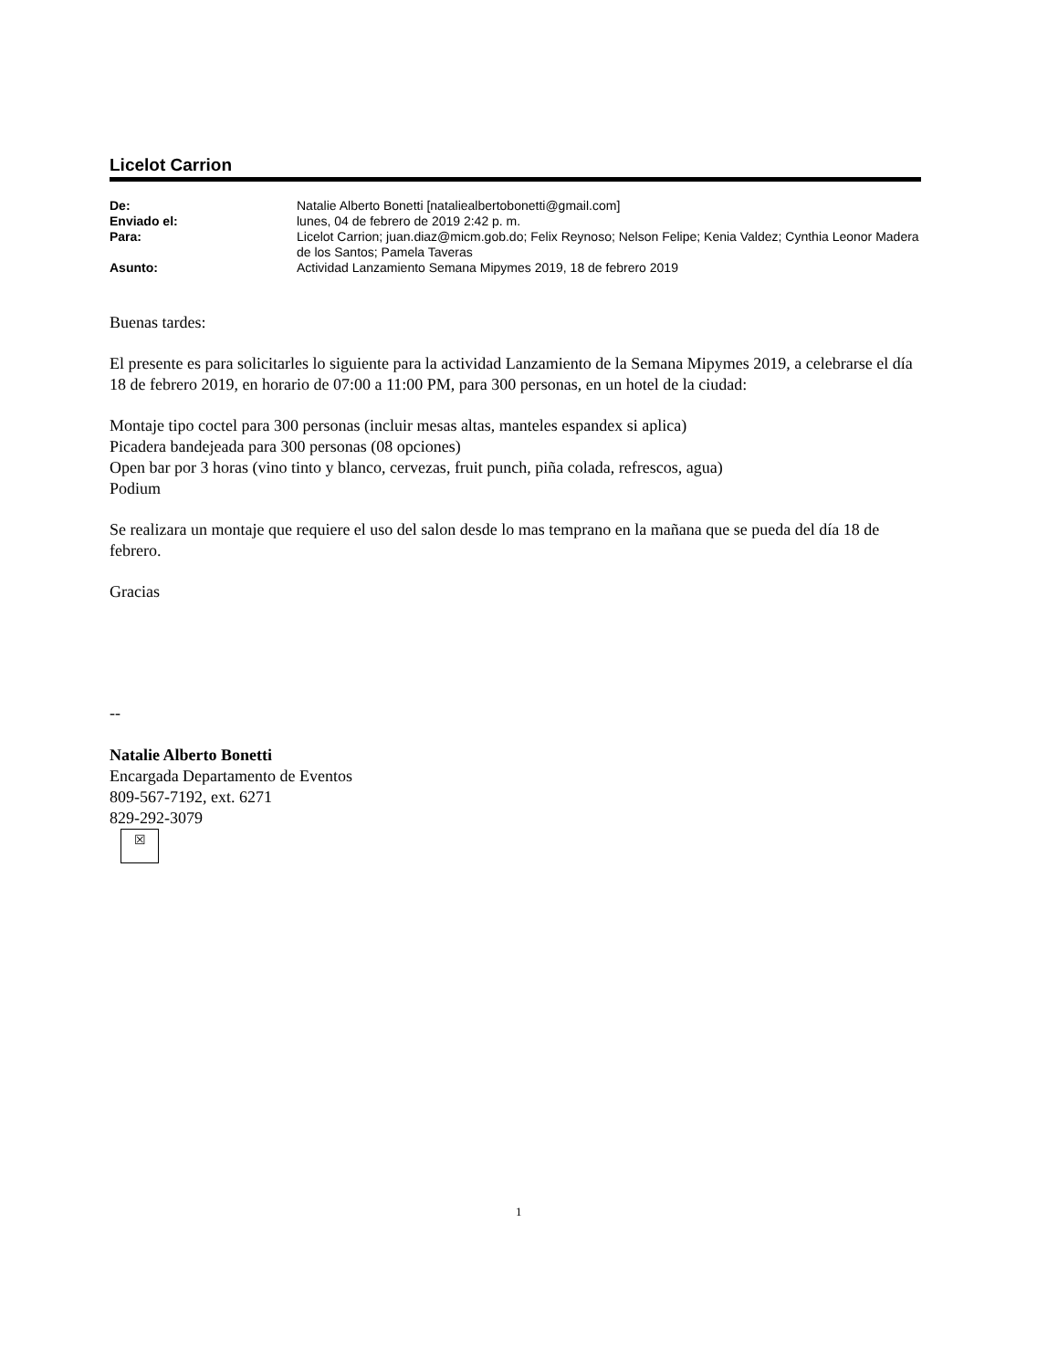Licelot Carrion
| De: | Natalie Alberto Bonetti [nataliealbertobonetti@gmail.com] |
| Enviado el: | lunes, 04 de febrero de 2019 2:42 p. m. |
| Para: | Licelot Carrion; juan.diaz@micm.gob.do; Felix Reynoso; Nelson Felipe; Kenia Valdez; Cynthia Leonor Madera de los Santos; Pamela Taveras |
| Asunto: | Actividad Lanzamiento Semana Mipymes 2019, 18 de febrero 2019 |
Buenas tardes:
El presente es para solicitarles lo siguiente para la actividad Lanzamiento de la Semana Mipymes 2019, a celebrarse el día 18 de febrero 2019, en horario de 07:00 a 11:00 PM, para 300 personas, en un hotel de la ciudad:
Montaje tipo coctel para 300 personas (incluir mesas altas, manteles espandex si aplica)
Picadera bandejeada para 300 personas (08 opciones)
Open bar por 3 horas (vino tinto y blanco, cervezas, fruit punch, piña colada, refrescos, agua)
Podium
Se realizara un montaje que requiere el uso del salon desde lo mas temprano en la mañana que se pueda del día 18 de febrero.
Gracias
--
Natalie Alberto Bonetti
Encargada Departamento de Eventos
809-567-7192, ext. 6271
829-292-3079
☒
1